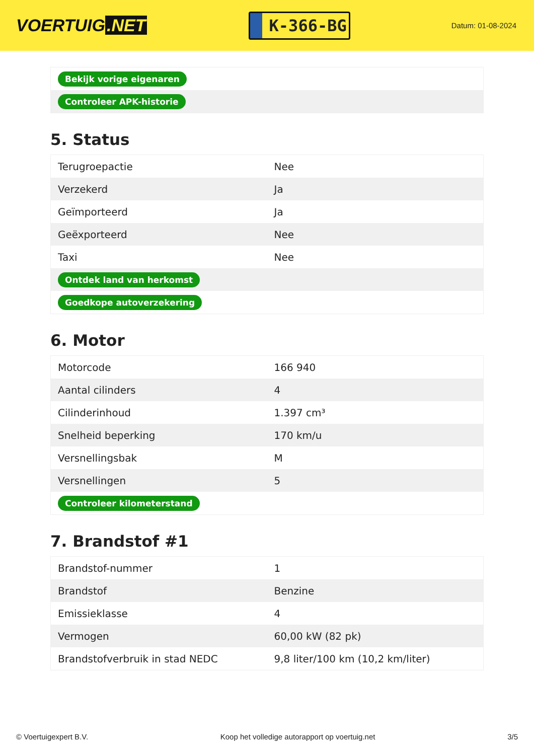VOERTUIG.NET
K-366-BG
Datum: 01-08-2024
| Bekijk vorige eigenaren |
| Controleer APK-historie |
5. Status
| Terugroepactie | Nee |
| Verzekerd | Ja |
| Geïmporteerd | Ja |
| Geëxporteerd | Nee |
| Taxi | Nee |
| Ontdek land van herkomst | |
| Goedkope autoverzekering | |
6. Motor
| Motorcode | 166 940 |
| Aantal cilinders | 4 |
| Cilinderinhoud | 1.397 cm³ |
| Snelheid beperking | 170 km/u |
| Versnellingsbak | M |
| Versnellingen | 5 |
| Controleer kilometerstand | |
7. Brandstof #1
| Brandstof-nummer | 1 |
| Brandstof | Benzine |
| Emissieklasse | 4 |
| Vermogen | 60,00 kW (82 pk) |
| Brandstofverbruik in stad NEDC | 9,8 liter/100 km (10,2 km/liter) |
© Voertuigexpert B.V. Koop het volledige autorapport op voertuig.net 3/5